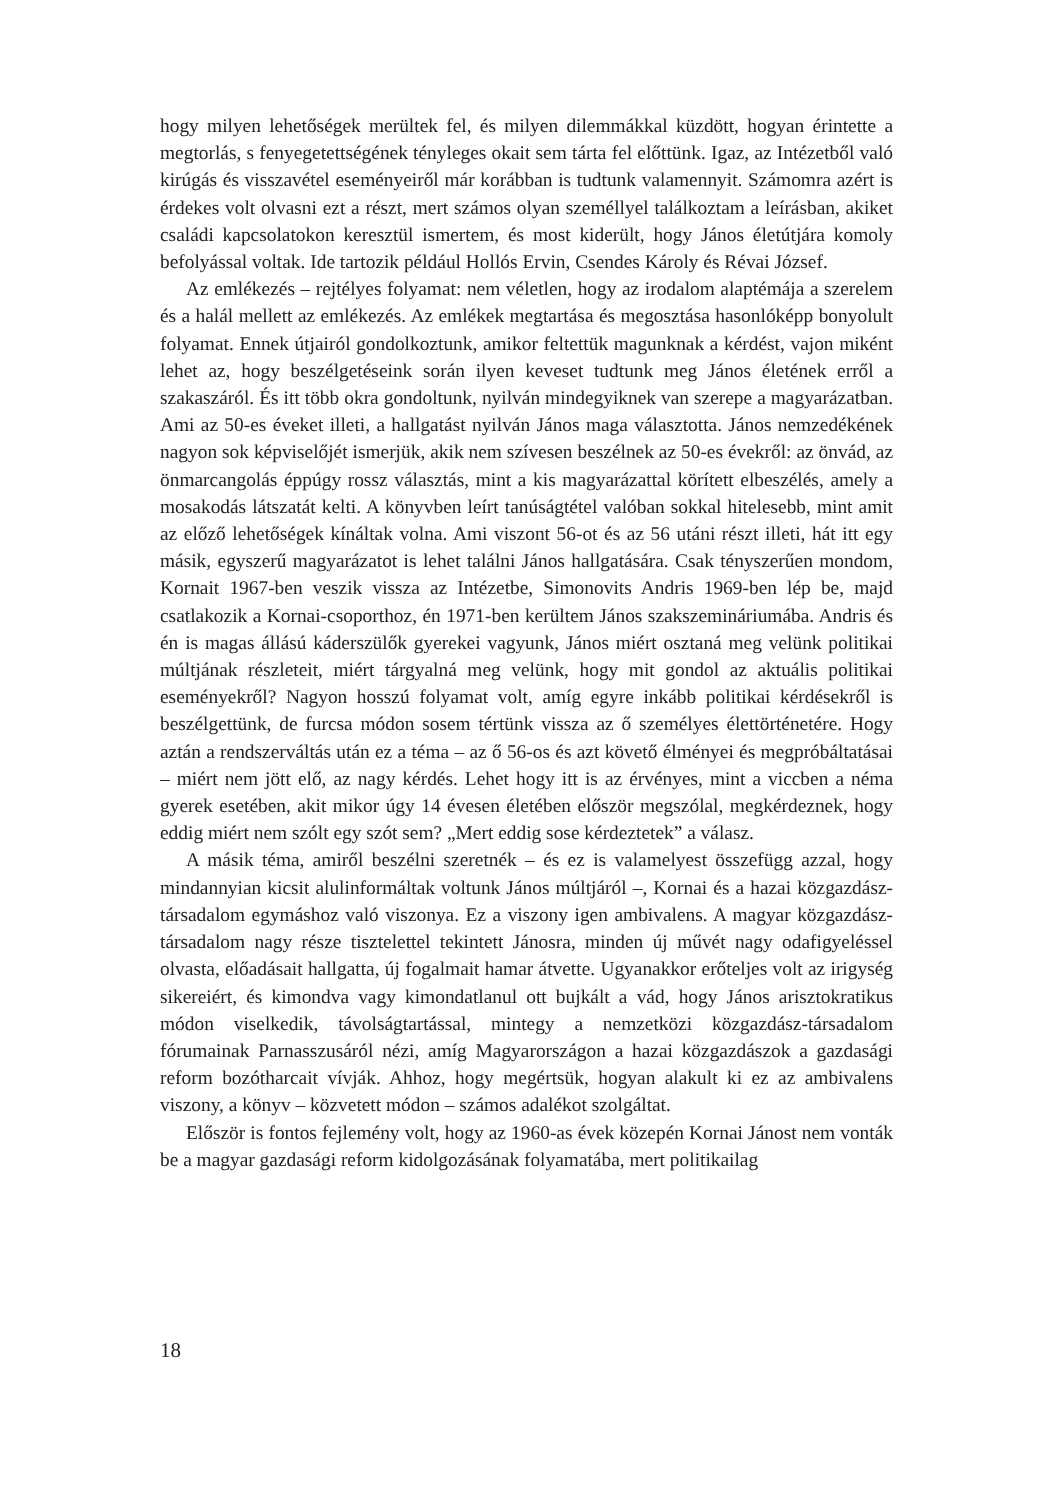hogy milyen lehetőségek merültek fel, és milyen dilemmákkal küzdött, hogyan érintette a megtorlás, s fenyegetettségének tényleges okait sem tárta fel előttünk. Igaz, az Intézetből való kirúgás és visszavétel eseményeiről már korábban is tudtunk valamennyit. Számomra azért is érdekes volt olvasni ezt a részt, mert számos olyan személlyel találkoztam a leírásban, akiket családi kapcsolatokon keresztül ismertem, és most kiderült, hogy János életútjára komoly befolyással voltak. Ide tartozik például Hollós Ervin, Csendes Károly és Révai József.
Az emlékezés – rejtélyes folyamat: nem véletlen, hogy az irodalom alaptémája a szerelem és a halál mellett az emlékezés. Az emlékek megtartása és megosztása hasonlóképp bonyolult folyamat. Ennek útjairól gondolkoztunk, amikor feltettük magunknak a kérdést, vajon miként lehet az, hogy beszélgetéseink során ilyen keveset tudtunk meg János életének erről a szakaszáról. És itt több okra gondoltunk, nyilván mindegyiknek van szerepe a magyarázatban. Ami az 50-es éveket illeti, a hallgatást nyilván János maga választotta. János nemzedékének nagyon sok képviselőjét ismerjük, akik nem szívesen beszélnek az 50-es évekről: az önvád, az önmarcangolás éppúgy rossz választás, mint a kis magyarázattal körített elbeszélés, amely a mosakodás látszatát kelti. A könyvben leírt tanúságtétel valóban sokkal hitelesebb, mint amit az előző lehetőségek kínáltak volna. Ami viszont 56-ot és az 56 utáni részt illeti, hát itt egy másik, egyszerű magyarázatot is lehet találni János hallgatására. Csak tényszerűen mondom, Kornait 1967-ben veszik vissza az Intézetbe, Simonovits Andris 1969-ben lép be, majd csatlakozik a Kornai-csoporthoz, én 1971-ben kerültem János szakszemináriumába. Andris és én is magas állású káderszülők gyerekei vagyunk, János miért osztaná meg velünk politikai múltjának részleteit, miért tárgyalná meg velünk, hogy mit gondol az aktuális politikai eseményekről? Nagyon hosszú folyamat volt, amíg egyre inkább politikai kérdésekről is beszélgettünk, de furcsa módon sosem tértünk vissza az ő személyes élettörténetére. Hogy aztán a rendszerváltás után ez a téma – az ő 56-os és azt követő élményei és megpróbáltatásai – miért nem jött elő, az nagy kérdés. Lehet hogy itt is az érvényes, mint a viccben a néma gyerek esetében, akit mikor úgy 14 évesen életében először megszólal, megkérdeznek, hogy eddig miért nem szólt egy szót sem? „Mert eddig sose kérdeztetek” a válasz.
A másik téma, amiről beszélni szeretnék – és ez is valamelyest összefügg azzal, hogy mindannyian kicsit alulinformáltak voltunk János múltjáról –, Kornai és a hazai közgazdász-társadalom egymáshoz való viszonya. Ez a viszony igen ambivalens. A magyar közgazdász-társadalom nagy része tisztelettel tekintett Jánosra, minden új művét nagy odafigyeléssel olvasta, előadásait hallgatta, új fogalmait hamar átvette. Ugyanakkor erőteljes volt az irigység sikereiért, és kimondva vagy kimondatlanul ott bujkált a vád, hogy János arisztokratikus módon viselkedik, távolságtartással, mintegy a nemzetközi közgazdász-társadalom fórumainak Parnasszusáról nézi, amíg Magyarországon a hazai közgazdászok a gazdasági reform bozótharcait vívják. Ahhoz, hogy megértsük, hogyan alakult ki ez az ambivalens viszony, a könyv – közvetett módon – számos adalékot szolgáltat.
Először is fontos fejlemény volt, hogy az 1960-as évek közepén Kornai Jánost nem vonták be a magyar gazdasági reform kidolgozásának folyamatába, mert politikailag
18